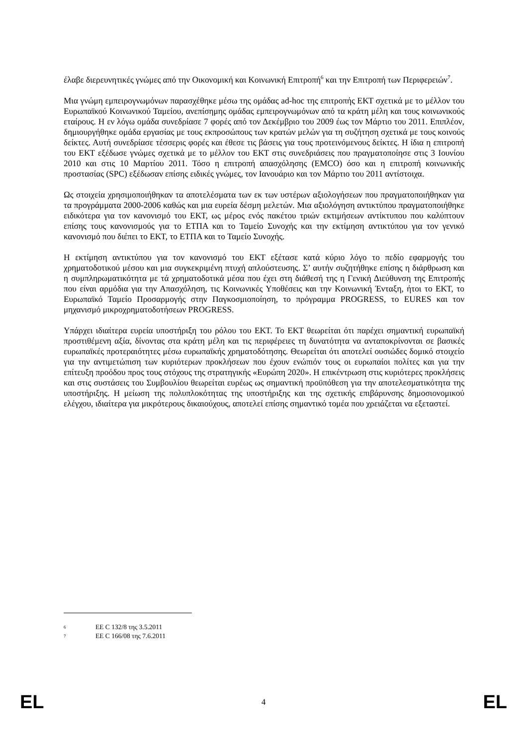έλαβε διερευνητικές γνώμες από την Οικονομική και Κοινωνική Επιτροπή<sup>6</sup> και την Επιτροπή των Περιφερειών<sup>7</sup>.
Μια γνώμη εμπειρογνωμόνων παρασχέθηκε μέσω της ομάδας ad-hoc της επιτροπής ΕΚΤ σχετικά με το μέλλον του Ευρωπαϊκού Κοινωνικού Ταμείου, ανεπίσημης ομάδας εμπειρογνωμόνων από τα κράτη μέλη και τους κοινωνικούς εταίρους. Η εν λόγω ομάδα συνεδρίασε 7 φορές από τον Δεκέμβριο του 2009 έως τον Μάρτιο του 2011. Επιπλέον, δημιουργήθηκε ομάδα εργασίας με τους εκπροσώπους των κρατών μελών για τη συζήτηση σχετικά με τους κοινούς δείκτες. Αυτή συνεδρίασε τέσσερις φορές και έθεσε τις βάσεις για τους προτεινόμενους δείκτες. Η ίδια η επιτροπή του ΕΚΤ εξέδωσε γνώμες σχετικά με το μέλλον του ΕΚΤ στις συνεδριάσεις που πραγματοποίησε στις 3 Ιουνίου 2010 και στις 10 Μαρτίου 2011. Τόσο η επιτροπή απασχόλησης (EMCO) όσο και η επιτροπή κοινωνικής προστασίας (SPC) εξέδωσαν επίσης ειδικές γνώμες, τον Ιανουάριο και τον Μάρτιο του 2011 αντίστοιχα.
Ως στοιχεία χρησιμοποιήθηκαν τα αποτελέσματα των εκ των υστέρων αξιολογήσεων που πραγματοποιήθηκαν για τα προγράμματα 2000-2006 καθώς και μια ευρεία δέσμη μελετών. Μια αξιολόγηση αντικτύπου πραγματοποιήθηκε ειδικότερα για τον κανονισμό του ΕΚΤ, ως μέρος ενός πακέτου τριών εκτιμήσεων αντίκτυπου που καλύπτουν επίσης τους κανονισμούς για το ΕΤΠΑ και το Ταμείο Συνοχής και την εκτίμηση αντικτύπου για τον γενικό κανονισμό που διέπει το ΕΚΤ, το ΕΤΠΑ και το Ταμείο Συνοχής.
Η εκτίμηση αντικτύπου για τον κανονισμό του ΕΚΤ εξέτασε κατά κύριο λόγο το πεδίο εφαρμογής του χρηματοδοτικού μέσου και μια συγκεκριμένη πτυχή απλούστευσης. Σ’ αυτήν συζητήθηκε επίσης η διάρθρωση και η συμπληρωματικότητα με τά χρηματοδοτικά μέσα που έχει στη διάθεσή της η Γενική Διεύθυνση της Επιτροπής που είναι αρμόδια για την Απασχόληση, τις Κοινωνικές Υποθέσεις και την Κοινωνική Ένταξη, ήτοι το ΕΚΤ, το Ευρωπαϊκό Ταμείο Προσαρμογής στην Παγκοσμιοποίηση, το πρόγραμμα PROGRESS, το EURES και τον μηχανισμό μικροχρηματοδοτήσεων PROGRESS.
Υπάρχει ιδιαίτερα ευρεία υποστήριξη του ρόλου του ΕΚΤ. Το ΕΚΤ θεωρείται ότι παρέχει σημαντική ευρωπαϊκή προστιθέμενη αξία, δίνοντας στα κράτη μέλη και τις περιφέρειες τη δυνατότητα να ανταποκρίνονται σε βασικές ευρωπαϊκές προτεραιότητες μέσω ευρωπαϊκής χρηματοδότησης. Θεωρείται ότι αποτελεί ουσιώδες δομικό στοιχείο για την αντιμετώπιση των κυριότερων προκλήσεων που έχουν ενώπιόν τους οι ευρωπαίοι πολίτες και για την επίτευξη προόδου προς τους στόχους της στρατηγικής «Ευρώπη 2020». Η επικέντρωση στις κυριότερες προκλήσεις και στις συστάσεις του Συμβουλίου θεωρείται ευρέως ως σημαντική προϋπόθεση για την αποτελεσματικότητα της υποστήριξης. Η μείωση της πολυπλοκότητας της υποστήριξης και της σχετικής επιβάρυνσης δημοσιονομικού ελέγχου, ιδιαίτερα για μικρότερους δικαιούχους, αποτελεί επίσης σημαντικό τομέα που χρειάζεται να εξεταστεί.
6 ΕΕ C 132/8 της 3.5.2011
7 ΕΕ C 166/08 της 7.6.2011
EL 4 EL